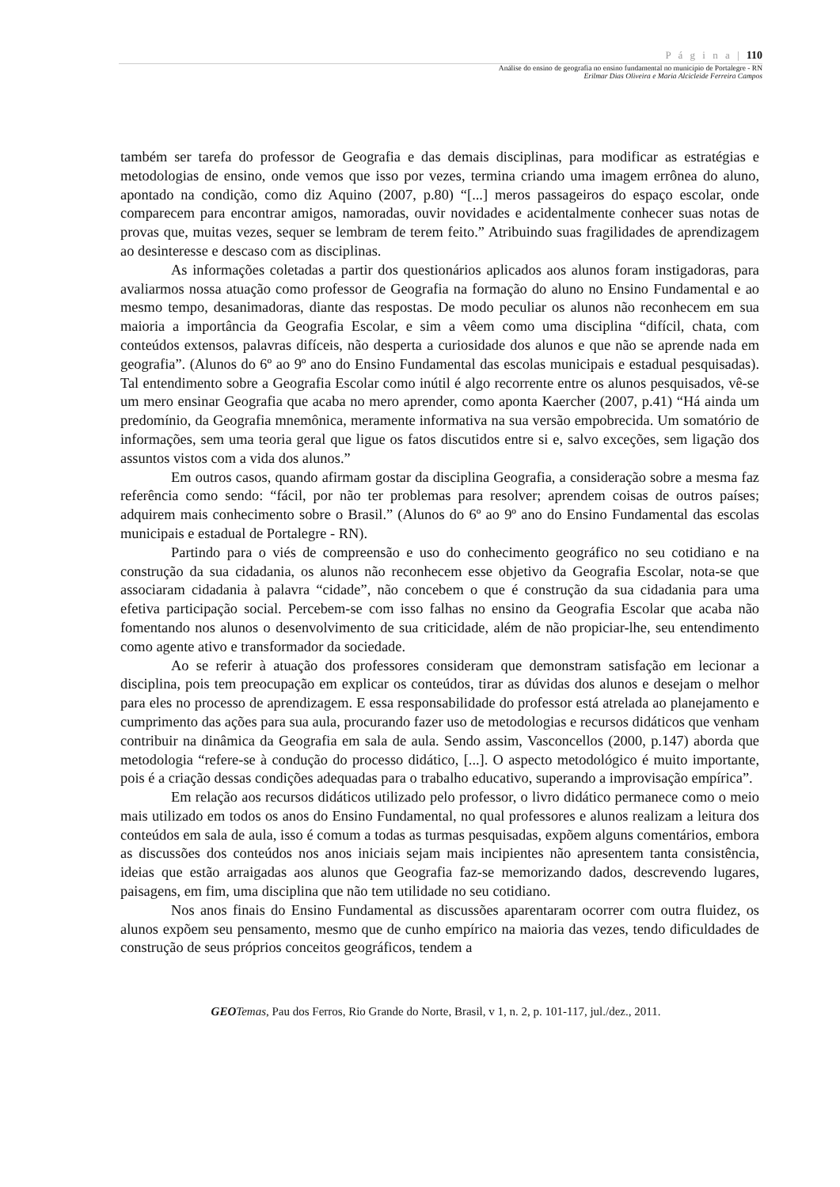P á g i n a | 110
Análise do ensino de geografia no ensino fundamental no município de Portalegre - RN
Erilmar Dias Oliveira e Maria Alcicleide Ferreira Campos
também ser tarefa do professor de Geografia e das demais disciplinas, para modificar as estratégias e metodologias de ensino, onde vemos que isso por vezes, termina criando uma imagem errônea do aluno, apontado na condição, como diz Aquino (2007, p.80) “[...] meros passageiros do espaço escolar, onde comparecem para encontrar amigos, namoradas, ouvir novidades e acidentalmente conhecer suas notas de provas que, muitas vezes, sequer se lembram de terem feito.” Atribuindo suas fragilidades de aprendizagem ao desinteresse e descaso com as disciplinas.
As informações coletadas a partir dos questionários aplicados aos alunos foram instigadoras, para avaliarmos nossa atuação como professor de Geografia na formação do aluno no Ensino Fundamental e ao mesmo tempo, desanimadoras, diante das respostas. De modo peculiar os alunos não reconhecem em sua maioria a importância da Geografia Escolar, e sim a vêem como uma disciplina “difícil, chata, com conteúdos extensos, palavras difíceis, não desperta a curiosidade dos alunos e que não se aprende nada em geografia”. (Alunos do 6º ao 9º ano do Ensino Fundamental das escolas municipais e estadual pesquisadas). Tal entendimento sobre a Geografia Escolar como inútil é algo recorrente entre os alunos pesquisados, vê-se um mero ensinar Geografia que acaba no mero aprender, como aponta Kaercher (2007, p.41) “Há ainda um predomínio, da Geografia mnemônica, meramente informativa na sua versão empobrecida. Um somatório de informações, sem uma teoria geral que ligue os fatos discutidos entre si e, salvo exceções, sem ligação dos assuntos vistos com a vida dos alunos.”
Em outros casos, quando afirmam gostar da disciplina Geografia, a consideração sobre a mesma faz referência como sendo: “fácil, por não ter problemas para resolver; aprendem coisas de outros países; adquirem mais conhecimento sobre o Brasil.” (Alunos do 6º ao 9º ano do Ensino Fundamental das escolas municipais e estadual de Portalegre - RN).
Partindo para o viés de compreensão e uso do conhecimento geográfico no seu cotidiano e na construção da sua cidadania, os alunos não reconhecem esse objetivo da Geografia Escolar, nota-se que associaram cidadania à palavra “cidade”, não concebem o que é construção da sua cidadania para uma efetiva participação social. Percebem-se com isso falhas no ensino da Geografia Escolar que acaba não fomentando nos alunos o desenvolvimento de sua criticidade, além de não propiciar-lhe, seu entendimento como agente ativo e transformador da sociedade.
Ao se referir à atuação dos professores consideram que demonstram satisfação em lecionar a disciplina, pois tem preocupação em explicar os conteúdos, tirar as dúvidas dos alunos e desejam o melhor para eles no processo de aprendizagem. E essa responsabilidade do professor está atrelada ao planejamento e cumprimento das ações para sua aula, procurando fazer uso de metodologias e recursos didáticos que venham contribuir na dinâmica da Geografia em sala de aula. Sendo assim, Vasconcellos (2000, p.147) aborda que metodologia “refere-se à condução do processo didático, [...]. O aspecto metodológico é muito importante, pois é a criação dessas condições adequadas para o trabalho educativo, superando a improvisação empírica”.
Em relação aos recursos didáticos utilizado pelo professor, o livro didático permanece como o meio mais utilizado em todos os anos do Ensino Fundamental, no qual professores e alunos realizam a leitura dos conteúdos em sala de aula, isso é comum a todas as turmas pesquisadas, expõem alguns comentários, embora as discussões dos conteúdos nos anos iniciais sejam mais incipientes não apresentem tanta consistência, ideias que estão arraigadas aos alunos que Geografia faz-se memorizando dados, descrevendo lugares, paisagens, em fim, uma disciplina que não tem utilidade no seu cotidiano.
Nos anos finais do Ensino Fundamental as discussões aparentaram ocorrer com outra fluidez, os alunos expõem seu pensamento, mesmo que de cunho empírico na maioria das vezes, tendo dificuldades de construção de seus próprios conceitos geográficos, tendem a
GEO Temas, Pau dos Ferros, Rio Grande do Norte, Brasil, v 1, n. 2, p. 101-117, jul./dez., 2011.